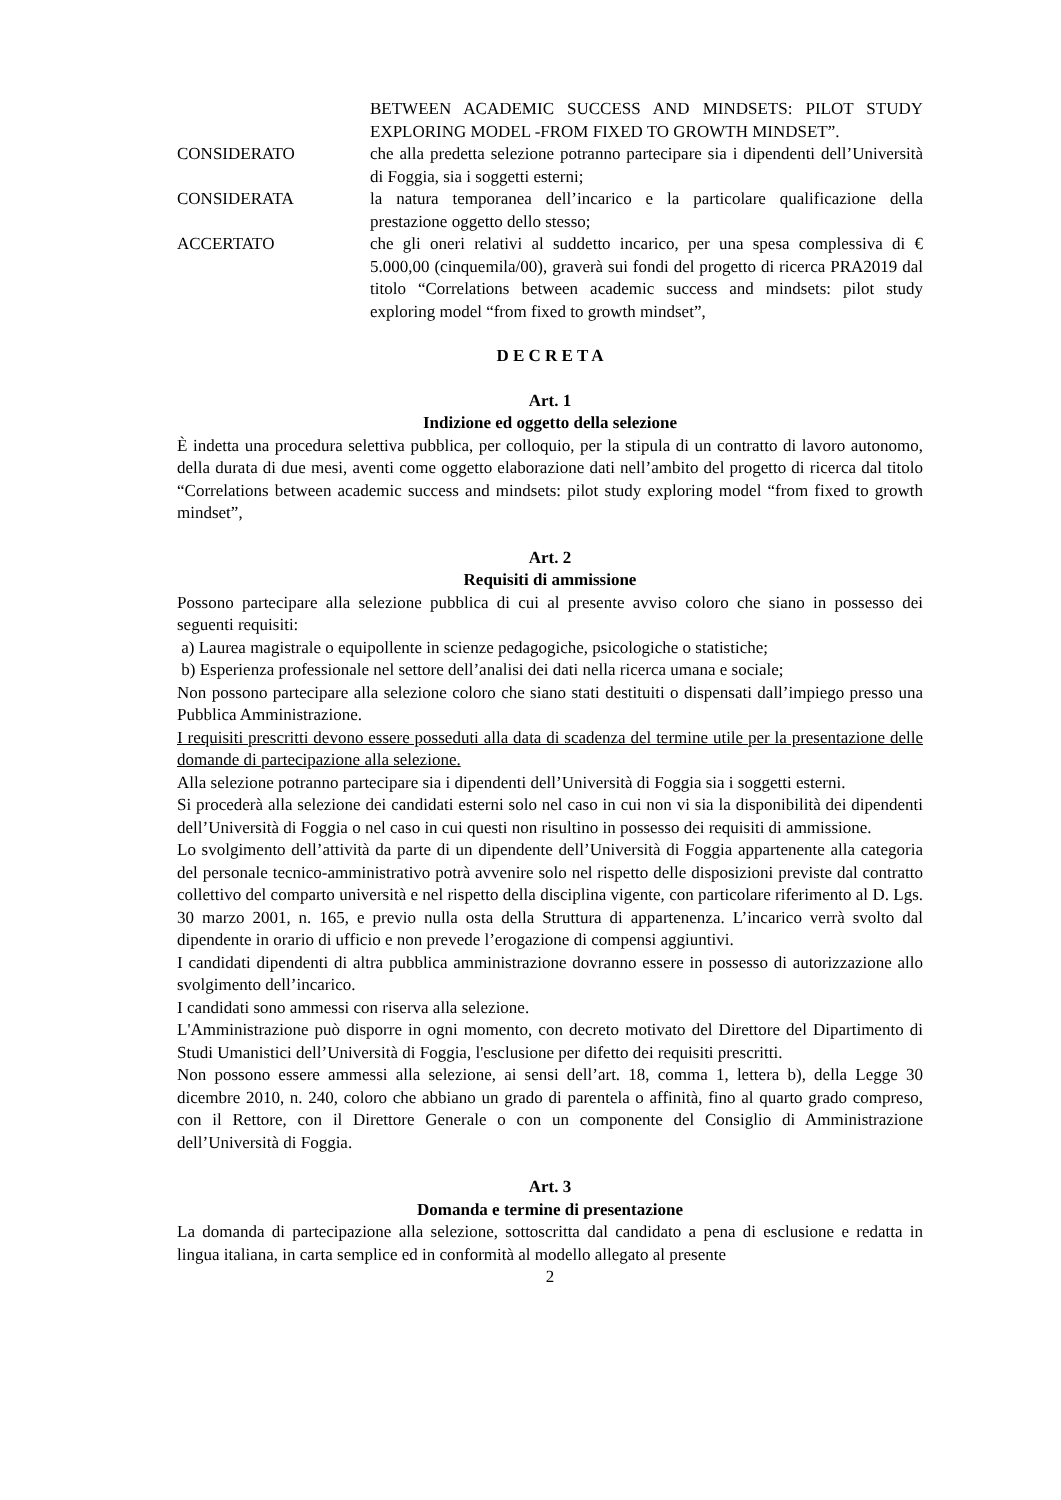BETWEEN ACADEMIC SUCCESS AND MINDSETS: PILOT STUDY EXPLORING MODEL -FROM FIXED TO GROWTH MINDSET”.
CONSIDERATO che alla predetta selezione potranno partecipare sia i dipendenti dell’Università di Foggia, sia i soggetti esterni;
CONSIDERATA la natura temporanea dell’incarico e la particolare qualificazione della prestazione oggetto dello stesso;
ACCERTATO che gli oneri relativi al suddetto incarico, per una spesa complessiva di € 5.000,00 (cinquemila/00), graverà sui fondi del progetto di ricerca PRA2019 dal titolo “Correlations between academic success and mindsets: pilot study exploring model “from fixed to growth mindset”,
D E C R E T A
Art. 1
Indizione ed oggetto della selezione
È indetta una procedura selettiva pubblica, per colloquio, per la stipula di un contratto di lavoro autonomo, della durata di due mesi, aventi come oggetto elaborazione dati nell’ambito del progetto di ricerca dal titolo “Correlations between academic success and mindsets: pilot study exploring model “from fixed to growth mindset”,
Art. 2
Requisiti di ammissione
Possono partecipare alla selezione pubblica di cui al presente avviso coloro che siano in possesso dei seguenti requisiti:
a) Laurea magistrale o equipollente in scienze pedagogiche, psicologiche o statistiche;
b) Esperienza professionale nel settore dell’analisi dei dati nella ricerca umana e sociale;
Non possono partecipare alla selezione coloro che siano stati destituiti o dispensati dall’impiego presso una Pubblica Amministrazione.
I requisiti prescritti devono essere posseduti alla data di scadenza del termine utile per la presentazione delle domande di partecipazione alla selezione.
Alla selezione potranno partecipare sia i dipendenti dell’Università di Foggia sia i soggetti esterni.
Si procederà alla selezione dei candidati esterni solo nel caso in cui non vi sia la disponibilità dei dipendenti dell’Università di Foggia o nel caso in cui questi non risultino in possesso dei requisiti di ammissione.
Lo svolgimento dell’attività da parte di un dipendente dell’Università di Foggia appartenente alla categoria del personale tecnico-amministrativo potrà avvenire solo nel rispetto delle disposizioni previste dal contratto collettivo del comparto università e nel rispetto della disciplina vigente, con particolare riferimento al D. Lgs. 30 marzo 2001, n. 165, e previo nulla osta della Struttura di appartenenza. L’incarico verrà svolto dal dipendente in orario di ufficio e non prevede l’erogazione di compensi aggiuntivi.
I candidati dipendenti di altra pubblica amministrazione dovranno essere in possesso di autorizzazione allo svolgimento dell’incarico.
I candidati sono ammessi con riserva alla selezione.
L'Amministrazione può disporre in ogni momento, con decreto motivato del Direttore del Dipartimento di Studi Umanistici dell’Università di Foggia, l'esclusione per difetto dei requisiti prescritti.
Non possono essere ammessi alla selezione, ai sensi dell’art. 18, comma 1, lettera b), della Legge 30 dicembre 2010, n. 240, coloro che abbiano un grado di parentela o affinità, fino al quarto grado compreso, con il Rettore, con il Direttore Generale o con un componente del Consiglio di Amministrazione dell’Università di Foggia.
Art. 3
Domanda e termine di presentazione
La domanda di partecipazione alla selezione, sottoscritta dal candidato a pena di esclusione e redatta in lingua italiana, in carta semplice ed in conformità al modello allegato al presente
2